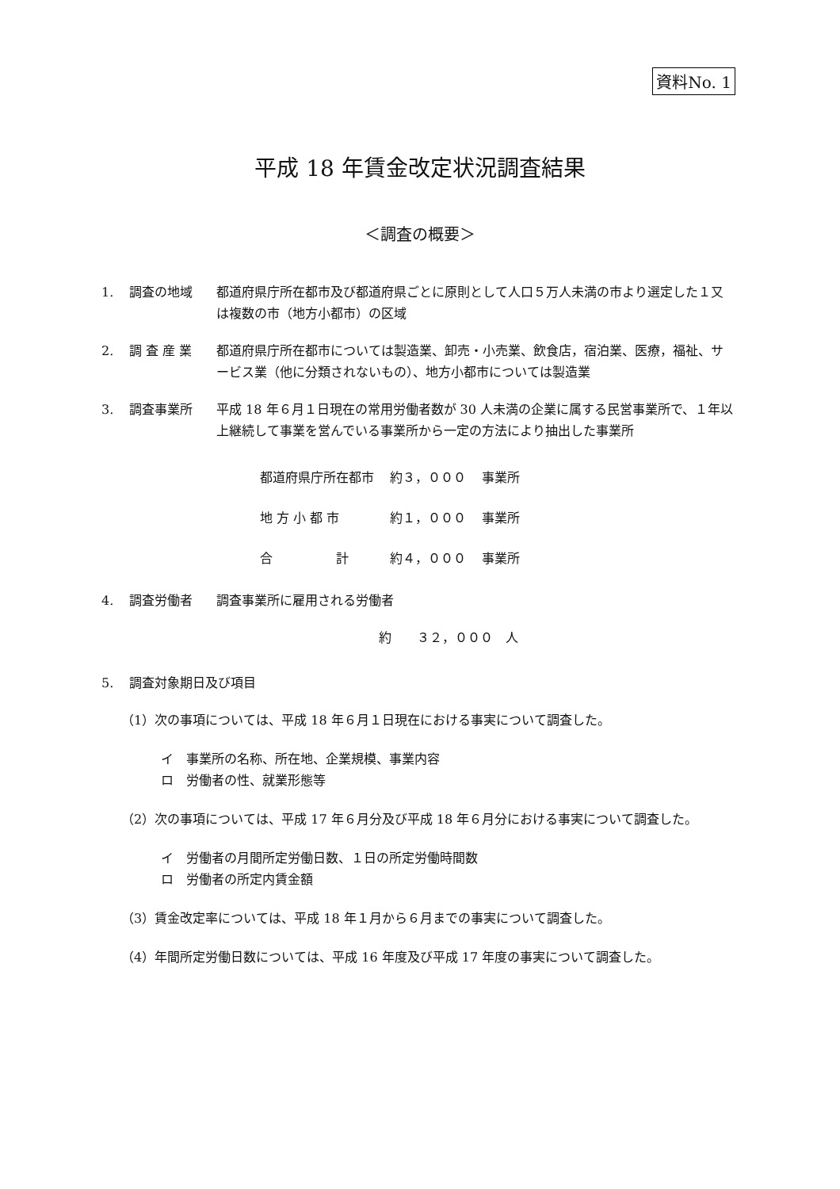資料No. 1
平成 18 年賃金改定状況調査結果
＜調査の概要＞
1. 調査の地域 都道府県庁所在都市及び都道府県ごとに原則として人口５万人未満の市より選定した１又は複数の市（地方小都市）の区域
2. 調 査 産 業 都道府県庁所在都市については製造業、卸売・小売業、飲食店，宿泊業、医療，福祉、サービス業（他に分類されないもの）、地方小都市については製造業
3. 調査事業所 平成 18 年６月１日現在の常用労働者数が 30 人未満の企業に属する民営事業所で、１年以上継続して事業を営んでいる事業所から一定の方法により抽出した事業所
| 都道府県庁所在都市 | 約３，０００ | 事業所 |
| 地 方 小 都 市 | 約１，０００ | 事業所 |
| 合 計 | 約４，０００ | 事業所 |
4. 調査労働者 調査事業所に雇用される労働者
約　　３２，０００　人
5. 調査対象期日及び項目
（1）次の事項については、平成 18 年６月１日現在における事実について調査した。
イ　事業所の名称、所在地、企業規模、事業内容
ロ　労働者の性、就業形態等
（2）次の事項については、平成 17 年６月分及び平成 18 年６月分における事実について調査した。
イ　労働者の月間所定労働日数、１日の所定労働時間数
ロ　労働者の所定内賃金額
（3）賃金改定率については、平成 18 年１月から６月までの事実について調査した。
（4）年間所定労働日数については、平成 16 年度及び平成 17 年度の事実について調査した。